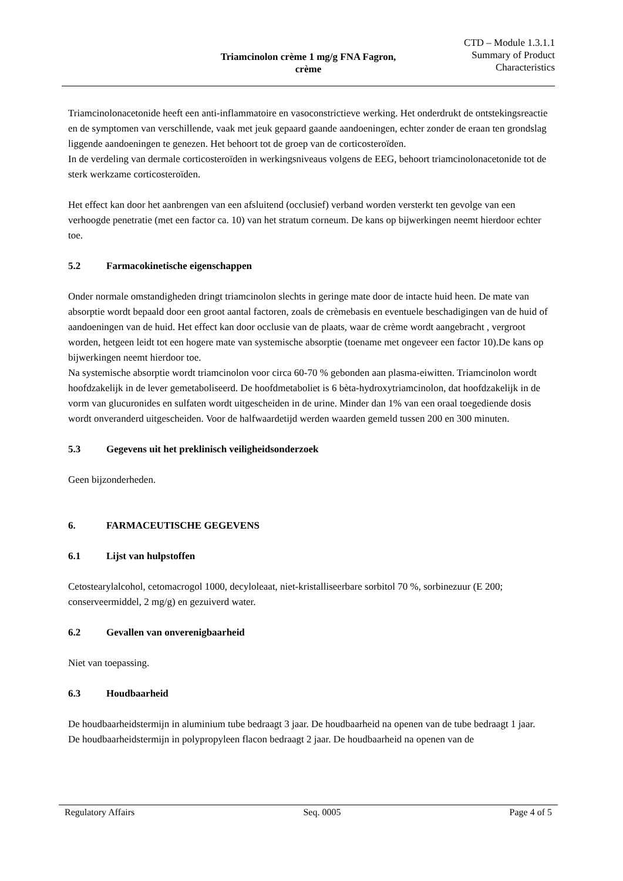Triamcinolon crème 1 mg/g FNA Fagron,
crème
CTD – Module 1.3.1.1
Summary of Product
Characteristics
Triamcinolonacetonide heeft een anti-inflammatoire en vasoconstrictieve werking. Het onderdrukt de ontstekingsreactie en de symptomen van verschillende, vaak met jeuk gepaard gaande aandoeningen, echter zonder de eraan ten grondslag liggende aandoeningen te genezen. Het behoort tot de groep van de corticosteroïden.
In de verdeling van dermale corticosteroïden in werkingsniveaus volgens de EEG, behoort triamcinolonacetonide tot de sterk werkzame corticosteroïden.
Het effect kan door het aanbrengen van een afsluitend (occlusief) verband worden versterkt ten gevolge van een verhoogde penetratie (met een factor ca. 10) van het stratum corneum. De kans op bijwerkingen neemt hierdoor echter toe.
5.2 Farmacokinetische eigenschappen
Onder normale omstandigheden dringt triamcinolon slechts in geringe mate door de intacte huid heen. De mate van absorptie wordt bepaald door een groot aantal factoren, zoals de crèmebasis en eventuele beschadigingen van de huid of aandoeningen van de huid. Het effect kan door occlusie van de plaats, waar de crème wordt aangebracht , vergroot worden, hetgeen leidt tot een hogere mate van systemische absorptie (toename met ongeveer een factor 10).De kans op bijwerkingen neemt hierdoor toe.
Na systemische absorptie wordt triamcinolon voor circa 60-70 % gebonden aan plasma-eiwitten. Triamcinolon wordt hoofdzakelijk in de lever gemetaboliseerd. De hoofdmetaboliet is 6 bèta-hydroxytriamcinolon, dat hoofdzakelijk in de vorm van glucuronides en sulfaten wordt uitgescheiden in de urine. Minder dan 1% van een oraal toegediende dosis wordt onveranderd uitgescheiden. Voor de halfwaardetijd werden waarden gemeld tussen 200 en 300 minuten.
5.3 Gegevens uit het preklinisch veiligheidsonderzoek
Geen bijzonderheden.
6. FARMACEUTISCHE GEGEVENS
6.1 Lijst van hulpstoffen
Cetostearylalcohol, cetomacrogol 1000, decyloleaat, niet-kristalliseerbare sorbitol 70 %, sorbinezuur (E 200; conserveermiddel, 2 mg/g) en gezuiverd water.
6.2 Gevallen van onverenigbaarheid
Niet van toepassing.
6.3 Houdbaarheid
De houdbaarheidstermijn in aluminium tube bedraagt 3 jaar. De houdbaarheid na openen van de tube bedraagt 1 jaar.
De houdbaarheidstermijn in polypropyleen flacon bedraagt 2 jaar. De houdbaarheid na openen van de
Regulatory Affairs Seq. 0005 Page 4 of 5